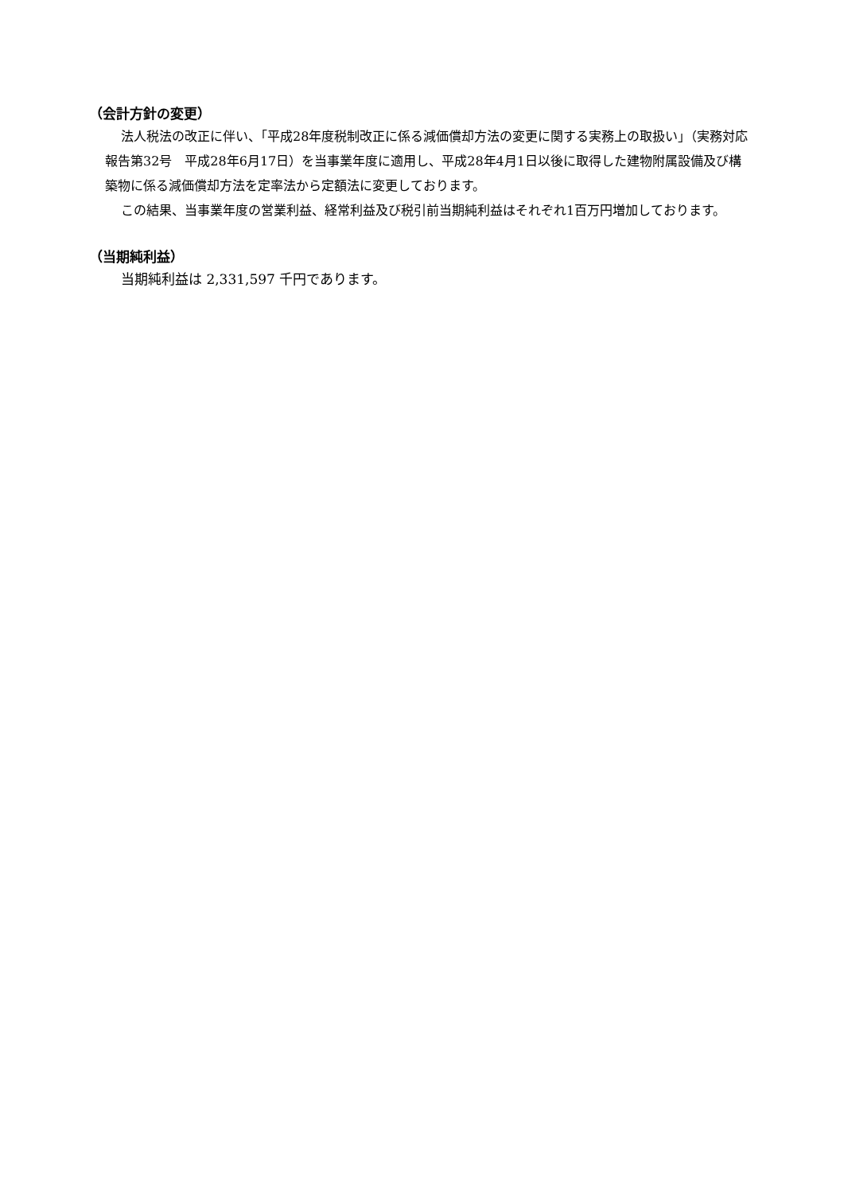（会計方針の変更）
法人税法の改正に伴い、「平成28年度税制改正に係る減価償却方法の変更に関する実務上の取扱い」（実務対応報告第32号　平成28年6月17日）を当事業年度に適用し、平成28年4月1日以後に取得した建物附属設備及び構築物に係る減価償却方法を定率法から定額法に変更しております。
この結果、当事業年度の営業利益、経常利益及び税引前当期純利益はそれぞれ1百万円増加しております。
（当期純利益）
当期純利益は 2,331,597 千円であります。